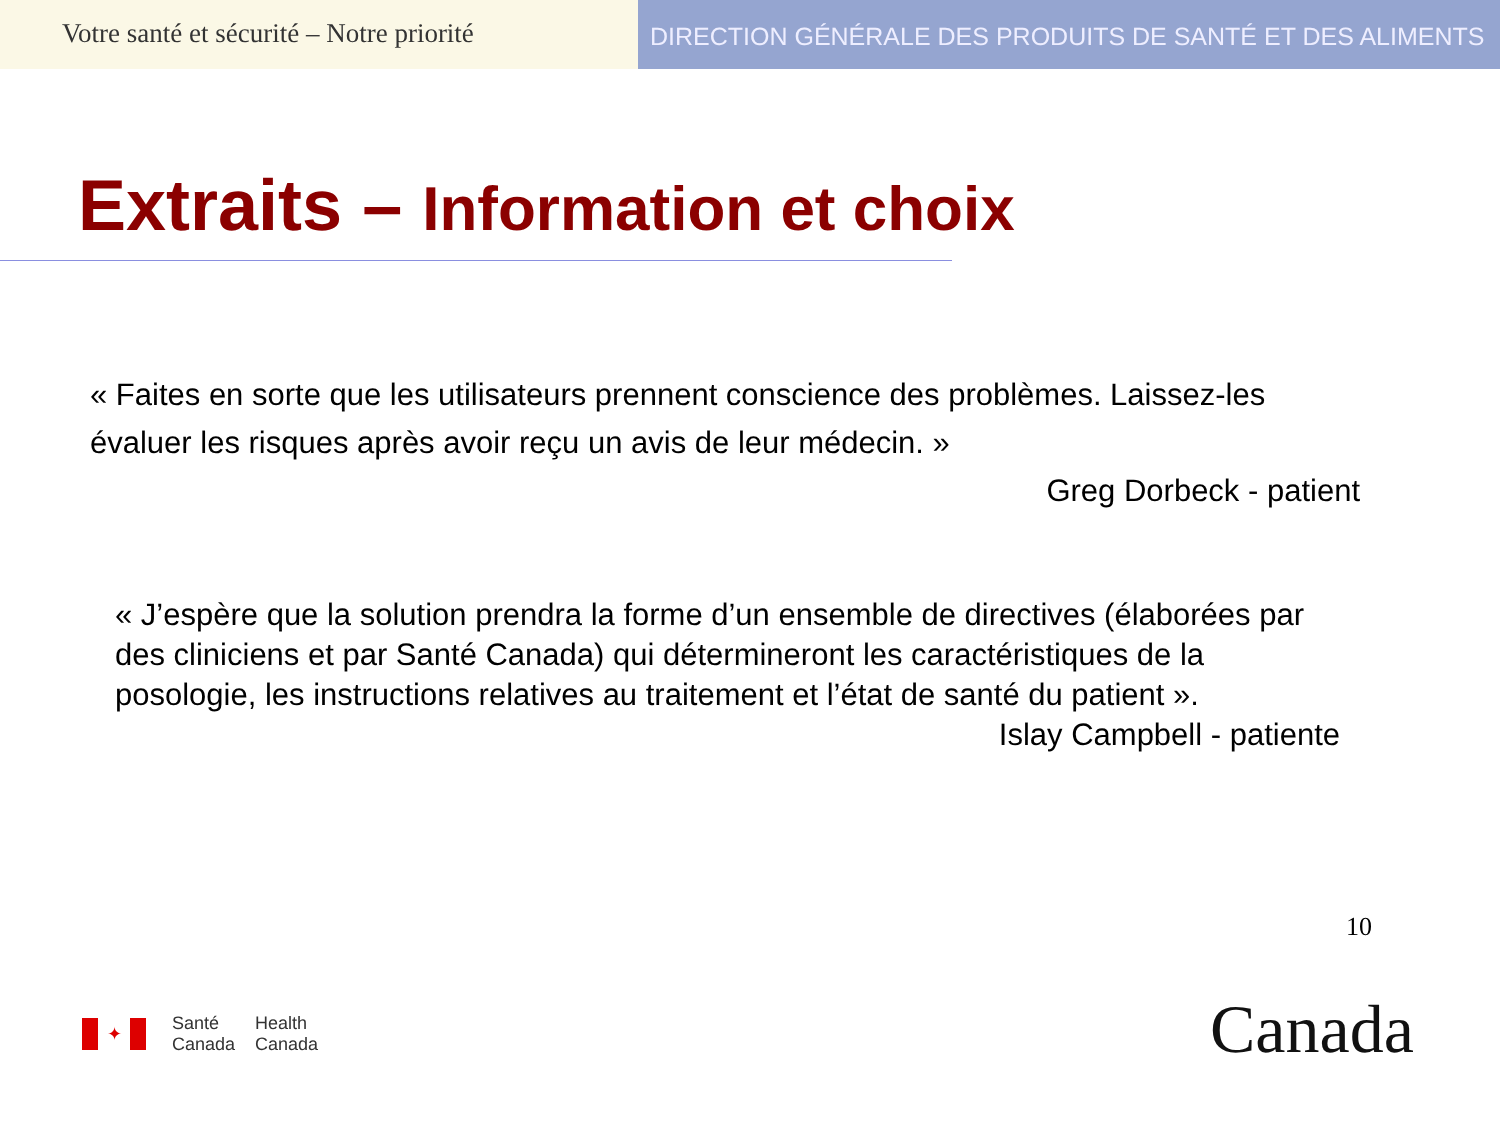Votre santé et sécurité – Notre priorité
DIRECTION GÉNÉRALE DES PRODUITS DE SANTÉ ET DES ALIMENTS
Extraits – Information et choix
« Faites en sorte que les utilisateurs prennent conscience des problèmes. Laissez-les évaluer les risques après avoir reçu un avis de leur médecin. »
Greg Dorbeck - patient
« J’espère que la solution prendra la forme d’un ensemble de directives (élaborées par des cliniciens et par Santé Canada) qui détermineront les caractéristiques de la posologie, les instructions relatives au traitement et l’état de santé du patient ».
Islay Campbell - patiente
10
✦
Santé
Canada
Health
Canada
Canada